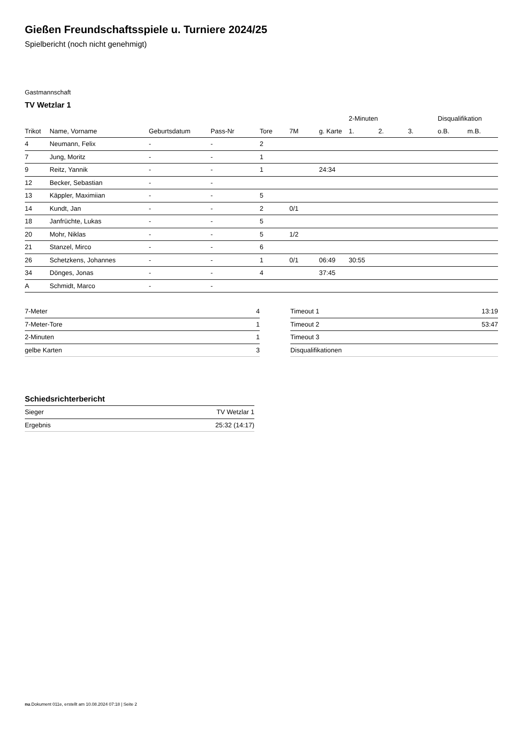Gießen Freundschaftsspiele u. Turniere 2024/25
Spielbericht (noch nicht genehmigt)
Gastmannschaft
TV Wetzlar 1
| | | | | | | | 2-Minuten | | | Disqualifikation | |
| --- | --- | --- | --- | --- | --- | --- | --- | --- | --- | --- | --- |
| Trikot | Name, Vorname | Geburtsdatum | Pass-Nr | Tore | 7M | g. Karte | 1. | 2. | 3. | o.B. | m.B. |
| 4 | Neumann, Felix | - | - | 2 | | | | | | | |
| 7 | Jung, Moritz | - | - | 1 | | | | | | | |
| 9 | Reitz, Yannik | - | - | 1 | | 24:34 | | | | | |
| 12 | Becker, Sebastian | - | - | | | | | | | | |
| 13 | Käppler, Maximiian | - | - | 5 | | | | | | | |
| 14 | Kundt, Jan | - | - | 2 | 0/1 | | | | | | |
| 18 | Janfrüchte, Lukas | - | - | 5 | | | | | | | |
| 20 | Mohr, Niklas | - | - | 5 | 1/2 | | | | | | |
| 21 | Stanzel, Mirco | - | - | 6 | | | | | | | |
| 26 | Schetzkens, Johannes | - | - | 1 | 0/1 | 06:49 | 30:55 | | | | |
| 34 | Dönges, Jonas | - | - | 4 | | 37:45 | | | | | |
| A | Schmidt, Marco | - | - | | | | | | | | |
| 7-Meter | 4 |
| 7-Meter-Tore | 1 |
| 2-Minuten | 1 |
| gelbe Karten | 3 |
| Timeout 1 | 13:19 |
| Timeout 2 | 53:47 |
| Timeout 3 | |
| Disqualifikationen | |
Schiedsrichterbericht
| Sieger | TV Wetzlar 1 |
| Ergebnis | 25:32 (14:17) |
nu.Dokument 011e, erstellt am 10.08.2024 07:18 | Seite 2